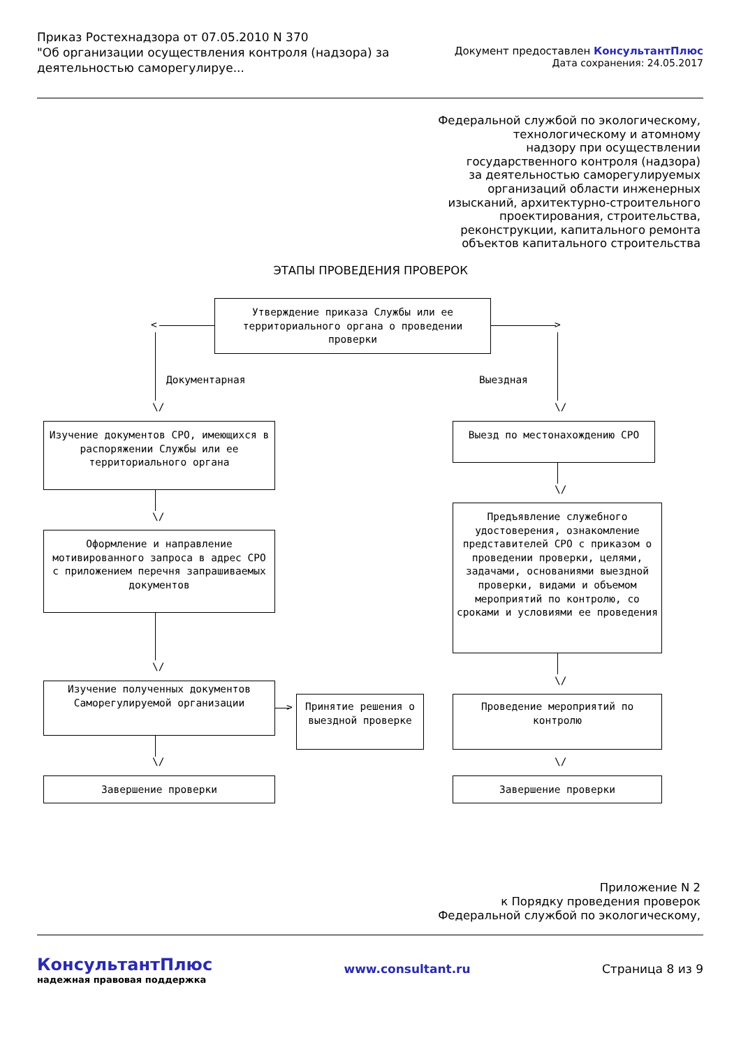Приказ Ростехнадзора от 07.05.2010 N 370
"Об организации осуществления контроля (надзора) за деятельностью саморегулируе...
Документ предоставлен КонсультантПлюс
Дата сохранения: 24.05.2017
Федеральной службой по экологическому,
технологическому и атомному
надзору при осуществлении
государственного контроля (надзора)
за деятельностью саморегулируемых
организаций области инженерных
изысканий, архитектурно-строительного
проектирования, строительства,
реконструкции, капитального ремонта
объектов капитального строительства
ЭТАПЫ ПРОВЕДЕНИЯ ПРОВЕРОК
Утверждение приказа Службы или ее территориального органа о проведении проверки
< >
Документарная Выездная
\/ \/
Изучение документов СРО, имеющихся в распоряжении Службы или ее территориального органа
\/
Оформление и направление мотивированного запроса в адрес СРО с приложением перечня запрашиваемых документов
\/
Изучение полученных документов Саморегулируемой организации
>
Принятие решения о выездной проверке
\/
Завершение проверки
Выезд по местонахождению СРО
\/
Предъявление служебного удостоверения, ознакомление представителей СРО с приказом о проведении проверки, целями, задачами, основаниями выездной проверки, видами и объемом мероприятий по контролю, со сроками и условиями ее проведения
\/
Проведение мероприятий по контролю
\/
Завершение проверки
Приложение N 2
к Порядку проведения проверок
Федеральной службой по экологическому,
КонсультантПлюс
надежная правовая поддержка
www.consultant.ru Страница 8 из 9